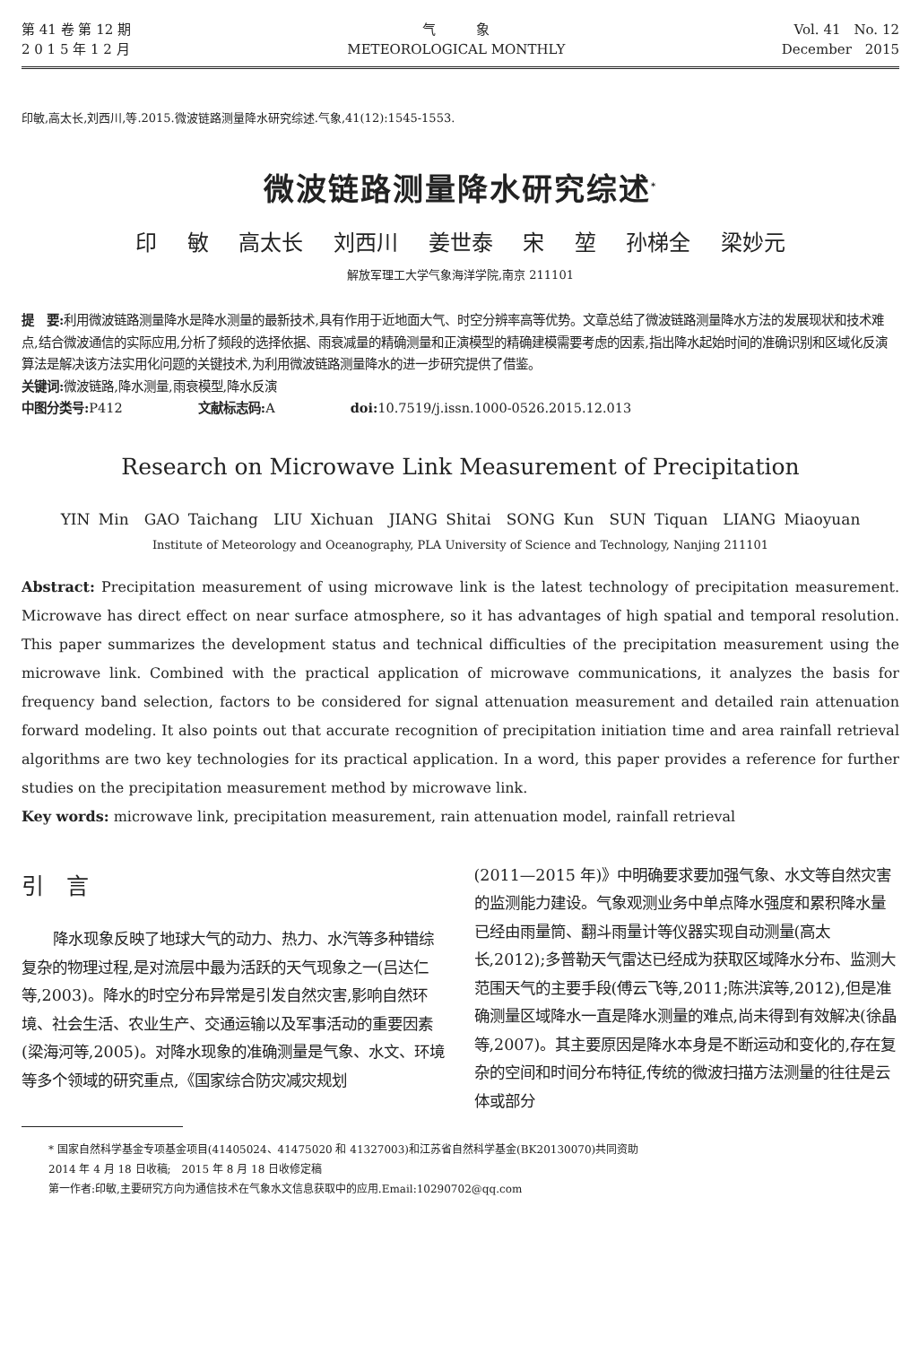第 41 卷 第 12 期
2 0 1 5 年 1 2 月
气　　　象
METEOROLOGICAL MONTHLY
Vol. 41　No. 12
December　2015
印敏,高太长,刘西川,等.2015.微波链路测量降水研究综述.气象,41(12):1545-1553.
微波链路测量降水研究综述<sup>*</sup>
印 敏 高太长 刘西川 姜世泰 宋 堃 孙梯全 梁妙元
解放军理工大学气象海洋学院,南京 211101
提　要: 利用微波链路测量降水是降水测量的最新技术,具有作用于近地面大气、时空分辨率高等优势。文章总结了微波链路测量降水方法的发展现状和技术难点,结合微波通信的实际应用,分析了频段的选择依据、雨衰减量的精确测量和正演模型的精确建模需要考虑的因素,指出降水起始时间的准确识别和区域化反演算法是解决该方法实用化问题的关键技术,为利用微波链路测量降水的进一步研究提供了借鉴。
关键词: 微波链路,降水测量,雨衰模型,降水反演
中图分类号: P412　　　　　　文献标志码: A　　　　　　doi: 10.7519/j.issn.1000-0526.2015.12.013
Research on Microwave Link Measurement of Precipitation
YIN Min　GAO Taichang　LIU Xichuan　JIANG Shitai　SONG Kun　SUN Tiquan　LIANG Miaoyuan
Institute of Meteorology and Oceanography, PLA University of Science and Technology, Nanjing 211101
Abstract: Precipitation measurement of using microwave link is the latest technology of precipitation measurement. Microwave has direct effect on near surface atmosphere, so it has advantages of high spatial and temporal resolution. This paper summarizes the development status and technical difficulties of the precipitation measurement using the microwave link. Combined with the practical application of microwave communications, it analyzes the basis for frequency band selection, factors to be considered for signal attenuation measurement and detailed rain attenuation forward modeling. It also points out that accurate recognition of precipitation initiation time and area rainfall retrieval algorithms are two key technologies for its practical application. In a word, this paper provides a reference for further studies on the precipitation measurement method by microwave link.
Key words: microwave link, precipitation measurement, rain attenuation model, rainfall retrieval
引　言
降水现象反映了地球大气的动力、热力、水汽等多种错综复杂的物理过程,是对流层中最为活跃的天气现象之一(吕达仁等,2003)。降水的时空分布异常是引发自然灾害,影响自然环境、社会生活、农业生产、交通运输以及军事活动的重要因素(梁海河等,2005)。对降水现象的准确测量是气象、水文、环境等多个领域的研究重点,《国家综合防灾减灾规划
(2011—2015 年)》中明确要求要加强气象、水文等自然灾害的监测能力建设。气象观测业务中单点降水强度和累积降水量已经由雨量筒、翻斗雨量计等仪器实现自动测量(高太长,2012);多普勒天气雷达已经成为获取区域降水分布、监测大范围天气的主要手段(傅云飞等,2011;陈洪滨等,2012),但是准确测量区域降水一直是降水测量的难点,尚未得到有效解决(徐晶等,2007)。其主要原因是降水本身是不断运动和变化的,存在复杂的空间和时间分布特征,传统的微波扫描方法测量的往往是云体或部分
* 国家自然科学基金专项基金项目(41405024、41475020 和 41327003)和江苏省自然科学基金(BK20130070)共同资助
2014 年 4 月 18 日收稿;　2015 年 8 月 18 日收修定稿
第一作者:印敏,主要研究方向为通信技术在气象水文信息获取中的应用.Email:10290702@qq.com